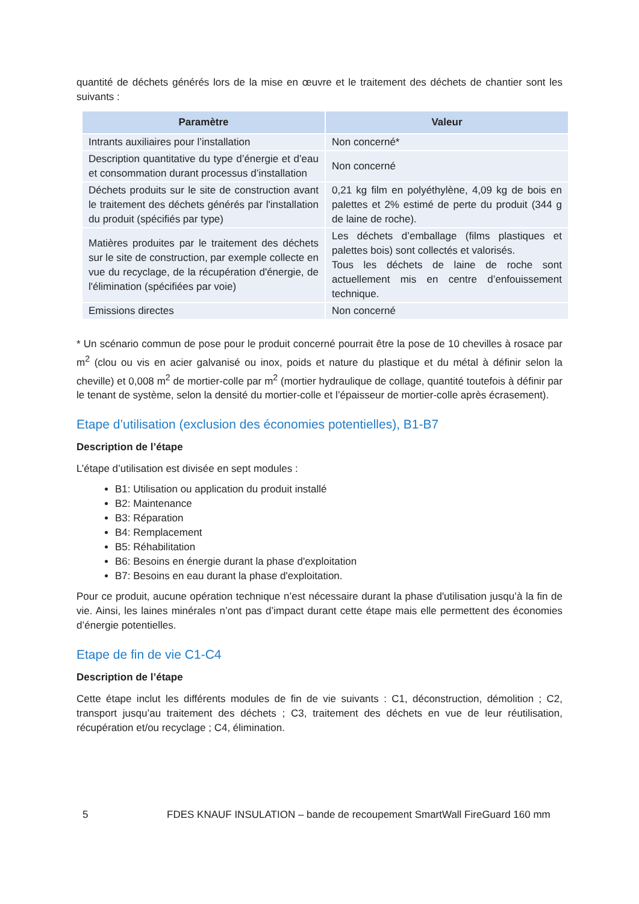quantité de déchets générés lors de la mise en œuvre et le traitement des déchets de chantier sont les suivants :
| Paramètre | Valeur |
| --- | --- |
| Intrants auxiliaires pour l’installation | Non concerné* |
| Description quantitative du type d’énergie et d’eau et consommation durant processus d’installation | Non concerné |
| Déchets produits sur le site de construction avant le traitement des déchets générés par l'installation du produit (spécifiés par type) | 0,21 kg film en polyéthylène, 4,09 kg de bois en palettes et 2% estimé de perte du produit (344 g de laine de roche). |
| Matières produites par le traitement des déchets sur le site de construction, par exemple collecte en vue du recyclage, de la récupération d'énergie, de l'élimination (spécifiées par voie) | Les déchets d’emballage (films plastiques et palettes bois) sont collectés et valorisés. Tous les déchets de laine de roche sont actuellement mis en centre d’enfouissement technique. |
| Emissions directes | Non concerné |
* Un scénario commun de pose pour le produit concerné pourrait être la pose de 10 chevilles à rosace par m<sup>2</sup> (clou ou vis en acier galvanisé ou inox, poids et nature du plastique et du métal à définir selon la cheville) et 0,008 m<sup>2</sup> de mortier-colle par m<sup>2</sup> (mortier hydraulique de collage, quantité toutefois à définir par le tenant de système, selon la densité du mortier-colle et l’épaisseur de mortier-colle après écrasement).
Etape d’utilisation (exclusion des économies potentielles), B1-B7
Description de l’étape
L’étape d’utilisation est divisée en sept modules :
B1: Utilisation ou application du produit installé
B2: Maintenance
B3: Réparation
B4: Remplacement
B5: Réhabilitation
B6: Besoins en énergie durant la phase d'exploitation
B7: Besoins en eau durant la phase d'exploitation.
Pour ce produit, aucune opération technique n’est nécessaire durant la phase d'utilisation jusqu’à la fin de vie. Ainsi, les laines minérales n’ont pas d’impact durant cette étape mais elle permettent des économies d’énergie potentielles.
Etape de fin de vie C1-C4
Description de l’étape
Cette étape inclut les différents modules de fin de vie suivants : C1, déconstruction, démolition ; C2, transport jusqu’au traitement des déchets ; C3, traitement des déchets en vue de leur réutilisation, récupération et/ou recyclage ; C4, élimination.
5 FDES KNAUF INSULATION – bande de recoupement SmartWall FireGuard 160 mm